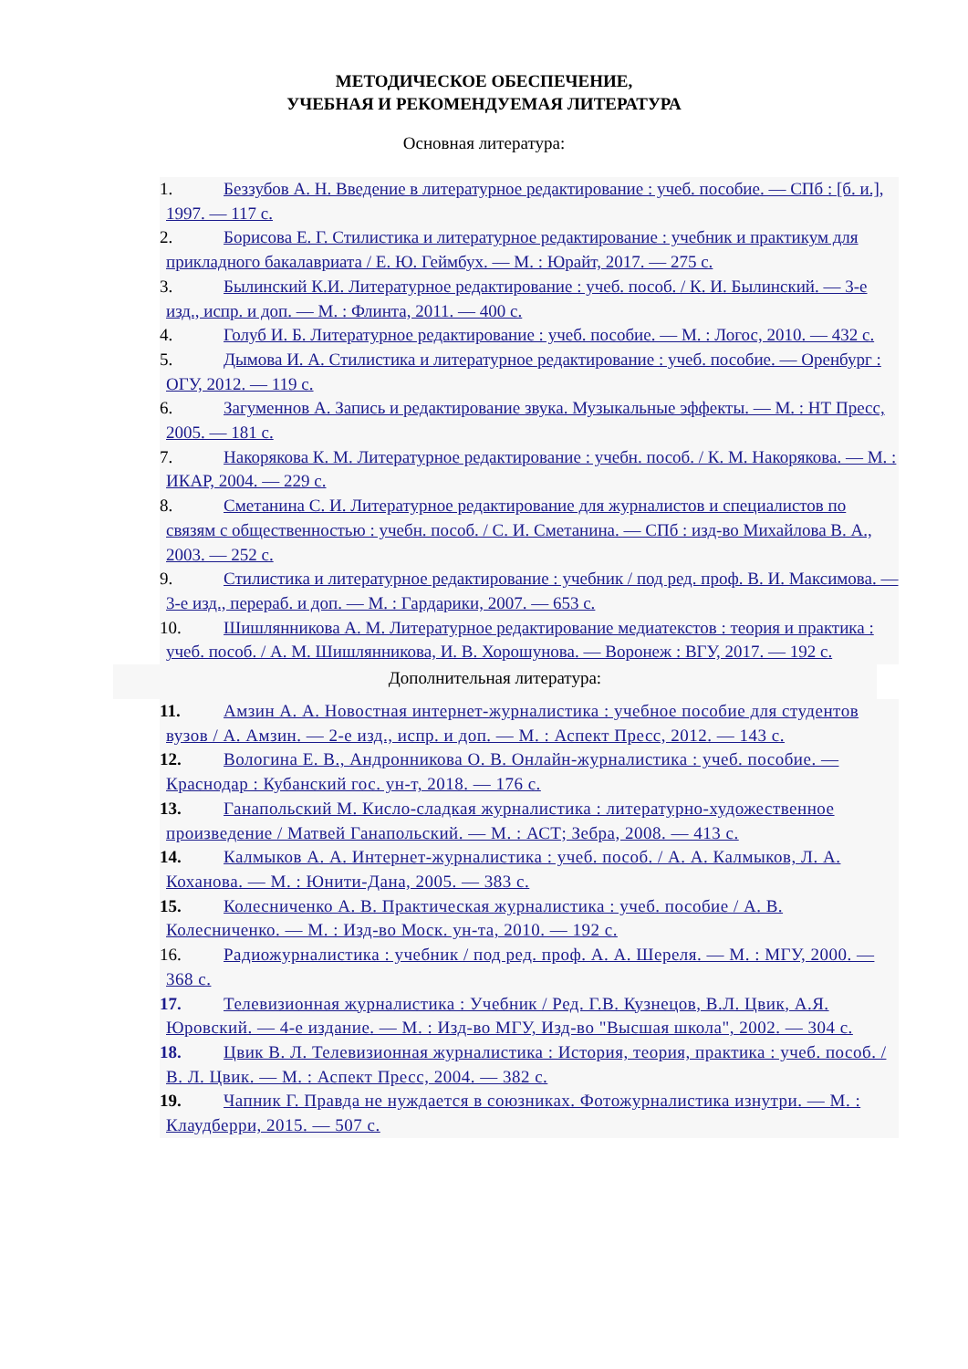МЕТОДИЧЕСКОЕ ОБЕСПЕЧЕНИЕ,
УЧЕБНАЯ И РЕКОМЕНДУЕМАЯ ЛИТЕРАТУРА
Основная литература:
1. Беззубов А. Н. Введение в литературное редактирование : учеб. пособие. — СПб : [б. и.], 1997. — 117 с.
2. Борисова Е. Г. Стилистика и литературное редактирование : учебник и практикум для прикладного бакалавриата / Е. Ю. Геймбух. — М. : Юрайт, 2017. — 275 с.
3. Былинский К.И. Литературное редактирование : учеб. пособ. / К. И. Былинский. — 3-е изд., испр. и доп. — М. : Флинта, 2011. — 400 с.
4. Голуб И. Б. Литературное редактирование : учеб. пособие. — М. : Логос, 2010. — 432 с.
5. Дымова И. А. Стилистика и литературное редактирование : учеб. пособие. — Оренбург : ОГУ, 2012. — 119 с.
6. Загуменнов А. Запись и редактирование звука. Музыкальные эффекты. — М. : НТ Пресс, 2005. — 181 с.
7. Накорякова К. М. Литературное редактирование : учебн. пособ. / К. М. Накорякова. — М. : ИКАР, 2004. — 229 с.
8. Сметанина С. И. Литературное редактирование для журналистов и специалистов по связям с общественностью : учебн. пособ. / С. И. Сметанина. — СПб : изд-во Михайлова В. А., 2003. — 252 с.
9. Стилистика и литературное редактирование : учебник / под ред. проф. В. И. Максимова. — 3-е изд., перераб. и доп. — М. : Гардарики, 2007. — 653 с.
10. Шишлянникова А. М. Литературное редактирование медиатекстов : теория и практика : учеб. пособ. / А. М. Шишлянникова, И. В. Хорошунова. — Воронеж : ВГУ, 2017. — 192 с.
Дополнительная литература:
11. Амзин А. А. Новостная интернет-журналистика : учебное пособие для студентов вузов / А. Амзин. — 2-е изд., испр. и доп. — М. : Аспект Пресс, 2012. — 143 с.
12. Вологина Е. В., Андронникова О. В. Онлайн-журналистика : учеб. пособие. — Краснодар : Кубанский гос. ун-т, 2018. — 176 с.
13. Ганапольский М. Кисло-сладкая журналистика : литературно-художественное произведение / Матвей Ганапольский. — М. : АСТ; Зебра, 2008. — 413 с.
14. Калмыков А. А. Интернет-журналистика : учеб. пособ. / А. А. Калмыков, Л. А. Коханова. — М. : Юнити-Дана, 2005. — 383 с.
15. Колесниченко А. В. Практическая журналистика : учеб. пособие / А. В. Колесниченко. — М. : Изд-во Моск. ун-та, 2010. — 192 с.
16. Радиожурналистика : учебник / под ред. проф. А. А. Шереля. — М. : МГУ, 2000. — 368 с.
17. Телевизионная журналистика : Учебник / Ред. Г.В. Кузнецов, В.Л. Цвик, А.Я. Юровский. — 4-е издание. — М. : Изд-во МГУ, Изд-во "Высшая школа", 2002. — 304 с.
18. Цвик В. Л. Телевизионная журналистика : История, теория, практика : учеб. пособ. / В. Л. Цвик. — М. : Аспект Пресс, 2004. — 382 с.
19. Чапник Г. Правда не нуждается в союзниках. Фотожурналистика изнутри. — М. : Клаудберри, 2015. — 507 с.